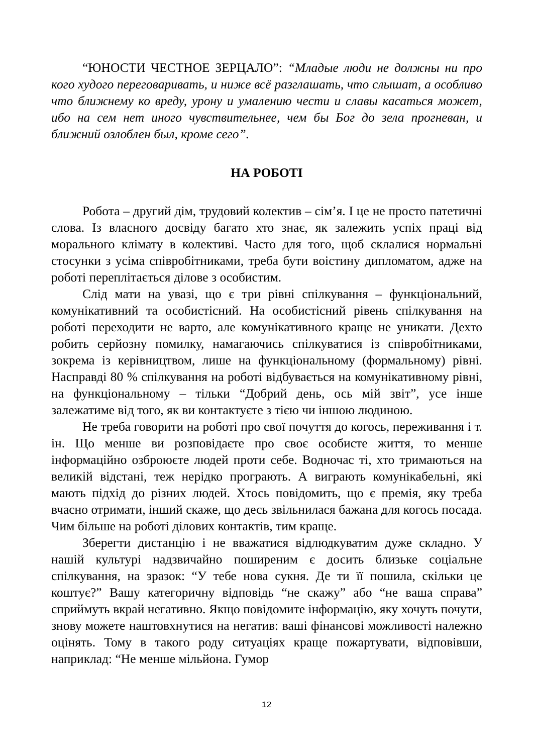“ЮНОСТИ ЧЕСТНОЕ ЗЕРЦАЛО”: “Младые люди не должны ни про кого худого переговаривать, и ниже всё разглашать, что слышат, а особливо что ближнему ко вреду, урону и умалению чести и славы касаться может, ибо на сем нет иного чувствительнее, чем бы Бог до зела прогневан, и ближний озлоблен был, кроме сего”.
НА РОБОТІ
Робота – другий дім, трудовий колектив – сім’я. І це не просто патетичні слова. Із власного досвіду багато хто знає, як залежить успіх праці від морального клімату в колективі. Часто для того, щоб склалися нормальні стосунки з усіма співробітниками, треба бути воістину дипломатом, адже на роботі переплітається ділове з особистим.
Слід мати на увазі, що є три рівні спілкування – функціональний, комунікативний та особистісний. На особистісний рівень спілкування на роботі переходити не варто, але комунікативного краще не уникати. Дехто робить серйозну помилку, намагаючись спілкуватися із співробітниками, зокрема із керівництвом, лише на функціональному (формальному) рівні. Насправді 80 % спілкування на роботі відбувається на комунікативному рівні, на функціональному – тільки “Добрий день, ось мій звіт”, усе інше залежатиме від того, як ви контактуєте з тією чи іншою людиною.
Не треба говорити на роботі про свої почуття до когось, переживання і т. ін. Що менше ви розповідаєте про своє особисте життя, то менше інформаційно озброюєте людей проти себе. Водночас ті, хто тримаються на великій відстані, теж нерідко програють. А виграють комунікабельні, які мають підхід до різних людей. Хтось повідомить, що є премія, яку треба вчасно отримати, інший скаже, що десь звільнилася бажана для когось посада. Чим більше на роботі ділових контактів, тим краще.
Зберегти дистанцію і не вважатися відлюдкуватим дуже складно. У нашій культурі надзвичайно поширеним є досить близьке соціальне спілкування, на зразок: “У тебе нова сукня. Де ти її пошила, скільки це коштує?” Вашу категоричну відповідь “не скажу” або “не ваша справа” сприймуть вкрай негативно. Якщо повідомите інформацію, яку хочуть почути, знову можете наштовхнутися на негатив: ваші фінансові можливості належно оцінять. Тому в такого роду ситуаціях краще пожартувати, відповівши, наприклад: “Не менше мільйона. Гумор
12